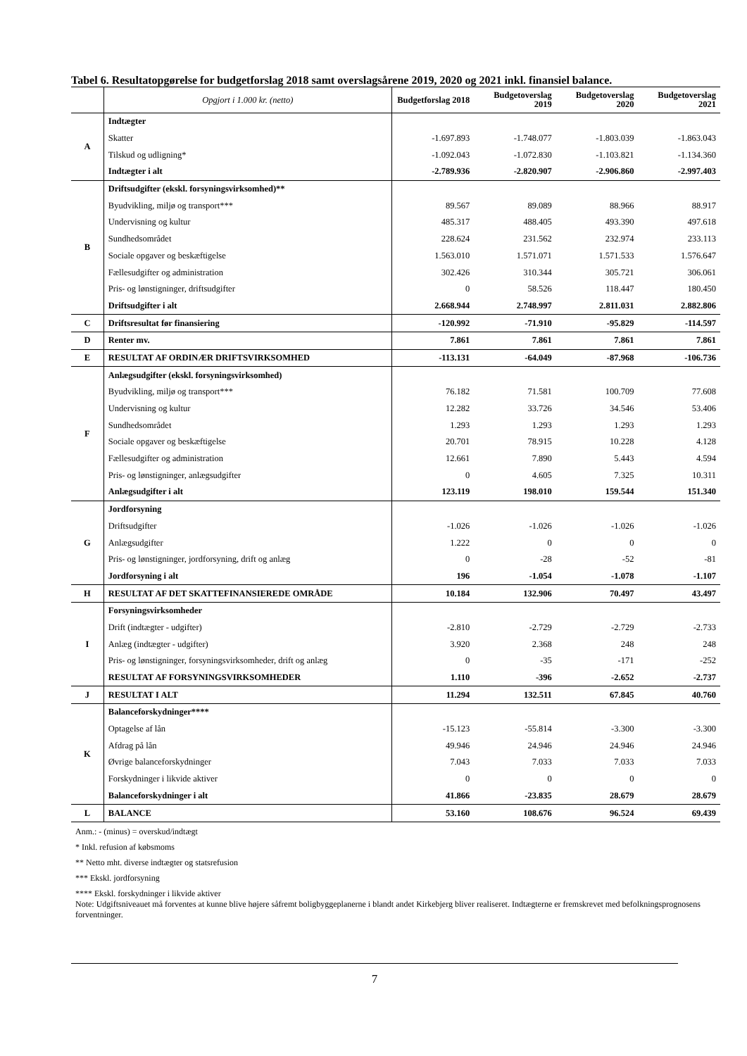Tabel 6. Resultatopgørelse for budgetforslag 2018 samt overslagsårene 2019, 2020 og 2021 inkl. finansiel balance.
| | Opgjort i 1.000 kr. (netto) | Budgetforslag 2018 | Budgetoverslag 2019 | Budgetoverslag 2020 | Budgetoverslag 2021 |
| --- | --- | --- | --- | --- | --- |
| A | Indtægter | | | | |
| | Skatter | -1.697.893 | -1.748.077 | -1.803.039 | -1.863.043 |
| | Tilskud og udligning* | -1.092.043 | -1.072.830 | -1.103.821 | -1.134.360 |
| | Indtægter i alt | -2.789.936 | -2.820.907 | -2.906.860 | -2.997.403 |
| B | Driftsudgifter (ekskl. forsyningsvirksomhed)** | | | | |
| | Byudvikling, miljø og transport*** | 89.567 | 89.089 | 88.966 | 88.917 |
| | Undervisning og kultur | 485.317 | 488.405 | 493.390 | 497.618 |
| | Sundhedsområdet | 228.624 | 231.562 | 232.974 | 233.113 |
| | Sociale opgaver og beskæftigelse | 1.563.010 | 1.571.071 | 1.571.533 | 1.576.647 |
| | Fællesudgifter og administration | 302.426 | 310.344 | 305.721 | 306.061 |
| | Pris- og lønstigninger, driftsudgifter | 0 | 58.526 | 118.447 | 180.450 |
| | Driftsudgifter i alt | 2.668.944 | 2.748.997 | 2.811.031 | 2.882.806 |
| C | Driftsresultat før finansiering | -120.992 | -71.910 | -95.829 | -114.597 |
| D | Renter mv. | 7.861 | 7.861 | 7.861 | 7.861 |
| E | RESULTAT AF ORDINÆR DRIFTSVIRKSOMHED | -113.131 | -64.049 | -87.968 | -106.736 |
| F | Anlægsudgifter (ekskl. forsyningsvirksomhed) | | | | |
| | Byudvikling, miljø og transport*** | 76.182 | 71.581 | 100.709 | 77.608 |
| | Undervisning og kultur | 12.282 | 33.726 | 34.546 | 53.406 |
| | Sundhedsområdet | 1.293 | 1.293 | 1.293 | 1.293 |
| | Sociale opgaver og beskæftigelse | 20.701 | 78.915 | 10.228 | 4.128 |
| | Fællesudgifter og administration | 12.661 | 7.890 | 5.443 | 4.594 |
| | Pris- og lønstigninger, anlægsudgifter | 0 | 4.605 | 7.325 | 10.311 |
| | Anlægsudgifter i alt | 123.119 | 198.010 | 159.544 | 151.340 |
| G | Jordforsyning | | | | |
| | Driftsudgifter | -1.026 | -1.026 | -1.026 | -1.026 |
| | Anlægsudgifter | 1.222 | 0 | 0 | 0 |
| | Pris- og lønstigninger, jordforsyning, drift og anlæg | 0 | -28 | -52 | -81 |
| | Jordforsyning i alt | 196 | -1.054 | -1.078 | -1.107 |
| H | RESULTAT AF DET SKATTEFINANSIEREDE OMRÅDE | 10.184 | 132.906 | 70.497 | 43.497 |
| I | Forsyningsvirksomheder | | | | |
| | Drift (indtægter - udgifter) | -2.810 | -2.729 | -2.729 | -2.733 |
| | Anlæg (indtægter - udgifter) | 3.920 | 2.368 | 248 | 248 |
| | Pris- og lønstigninger, forsyningsvirksomheder, drift og anlæg | 0 | -35 | -171 | -252 |
| | RESULTAT AF FORSYNINGSVIRKSOMHEDER | 1.110 | -396 | -2.652 | -2.737 |
| J | RESULTAT I ALT | 11.294 | 132.511 | 67.845 | 40.760 |
| K | Balanceforskydninger**** | | | | |
| | Optagelse af lån | -15.123 | -55.814 | -3.300 | -3.300 |
| | Afdrag på lån | 49.946 | 24.946 | 24.946 | 24.946 |
| | Øvrige balanceforskydninger | 7.043 | 7.033 | 7.033 | 7.033 |
| | Forskydninger i likvide aktiver | 0 | 0 | 0 | 0 |
| | Balanceforskydninger i alt | 41.866 | -23.835 | 28.679 | 28.679 |
| L | BALANCE | 53.160 | 108.676 | 96.524 | 69.439 |
Anm.: - (minus) = overskud/indtægt
* Inkl. refusion af købsmoms
** Netto mht. diverse indtægter og statsrefusion
*** Ekskl. jordforsyning
**** Ekskl. forskydninger i likvide aktiver
Note: Udgiftsniveauet må forventes at kunne blive højere såfremt boligbyggeplanerne i blandt andet Kirkebjerg bliver realiseret. Indtægterne er fremskrevet med befolkningsprognosens forventninger.
7